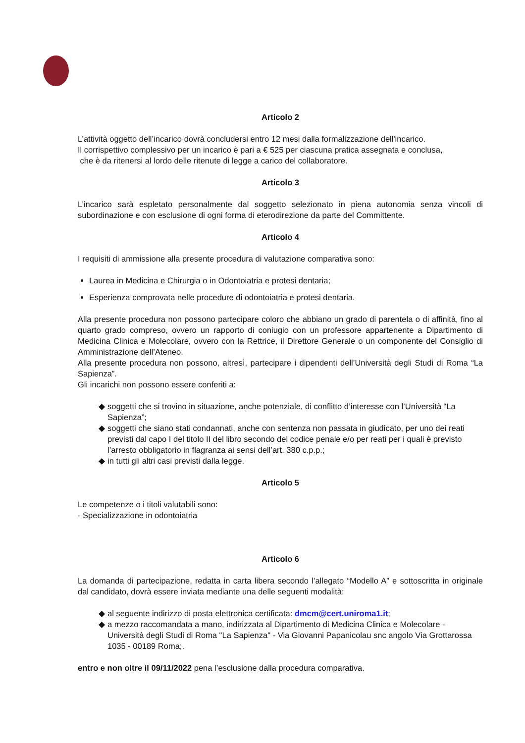Articolo 2
L’attività oggetto dell’incarico dovrà concludersi entro 12 mesi dalla formalizzazione dell'incarico.
Il corrispettivo complessivo per un incarico è pari a € 525 per ciascuna pratica assegnata e conclusa,
che è da ritenersi al lordo delle ritenute di legge a carico del collaboratore.
Articolo 3
L’incarico sarà espletato personalmente dal soggetto selezionato in piena autonomia senza vincoli di subordinazione e con esclusione di ogni forma di eterodirezione da parte del Committente.
Articolo 4
I requisiti di ammissione alla presente procedura di valutazione comparativa sono:
Laurea in Medicina e Chirurgia o in Odontoiatria e protesi dentaria;
Esperienza comprovata nelle procedure di odontoiatria e protesi dentaria.
Alla presente procedura non possono partecipare coloro che abbiano un grado di parentela o di affinità, fino al quarto grado compreso, ovvero un rapporto di coniugio con un professore appartenente a Dipartimento di Medicina Clinica e Molecolare, ovvero con la Rettrice, il Direttore Generale o un componente del Consiglio di Amministrazione dell’Ateneo.
Alla presente procedura non possono, altresì, partecipare i dipendenti dell’Università degli Studi di Roma “La Sapienza”.
Gli incarichi non possono essere conferiti a:
soggetti che si trovino in situazione, anche potenziale, di conflitto d’interesse con l’Università “La Sapienza”;
soggetti che siano stati condannati, anche con sentenza non passata in giudicato, per uno dei reati previsti dal capo I del titolo II del libro secondo del codice penale e/o per reati per i quali è previsto l’arresto obbligatorio in flagranza ai sensi dell’art. 380 c.p.p.;
in tutti gli altri casi previsti dalla legge.
Articolo 5
Le competenze o i titoli valutabili sono:
- Specializzazione in odontoiatria
Articolo 6
La domanda di partecipazione, redatta in carta libera secondo l’allegato “Modello A” e sottoscritta in originale dal candidato, dovrà essere inviata mediante una delle seguenti modalità:
al seguente indirizzo di posta elettronica certificata: dmcm@cert.uniroma1.it;
a mezzo raccomandata a mano, indirizzata al Dipartimento di Medicina Clinica e Molecolare - Università degli Studi di Roma "La Sapienza" - Via Giovanni Papanicolau snc angolo Via Grottarossa 1035 - 00189 Roma;.
entro e non oltre il 09/11/2022 pena l’esclusione dalla procedura comparativa.